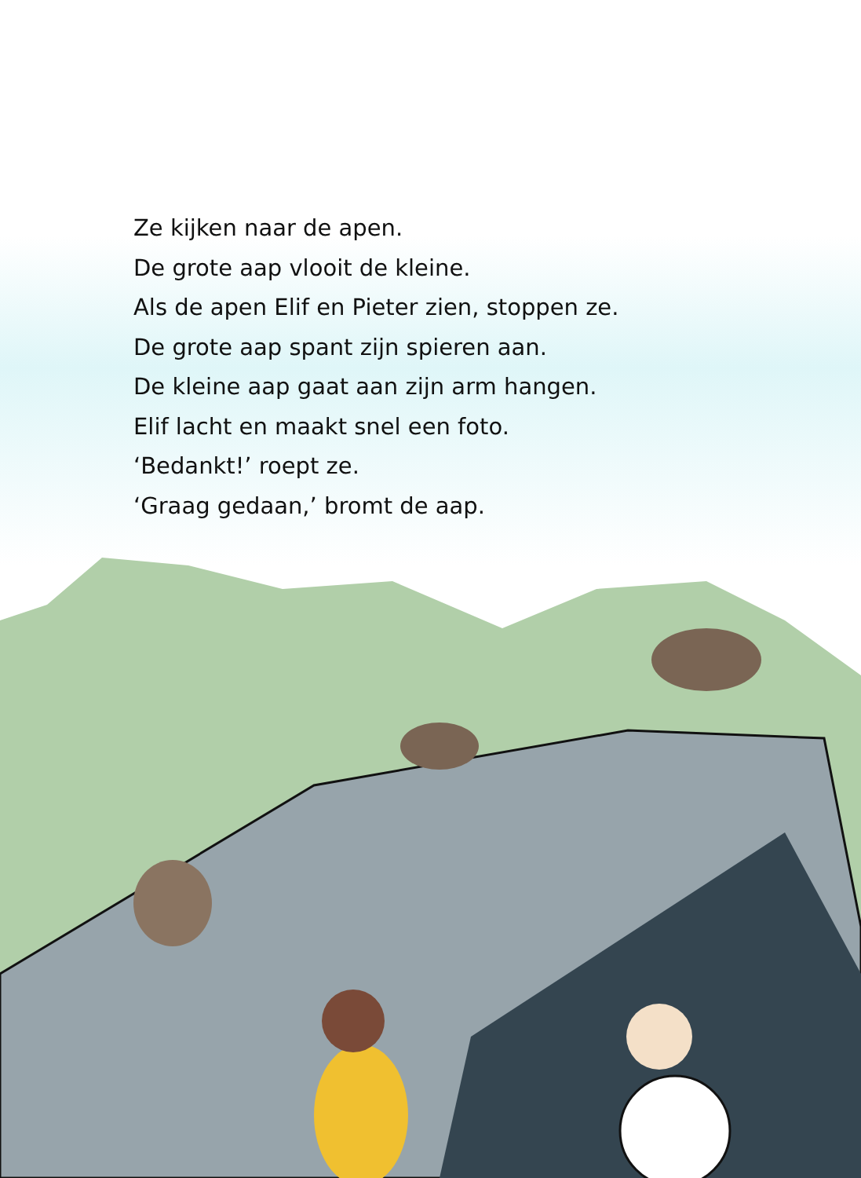Ze kijken naar de apen.
De grote aap vlooit de kleine.
Als de apen Elif en Pieter zien, stoppen ze.
De grote aap spant zijn spieren aan.
De kleine aap gaat aan zijn arm hangen.
Elif lacht en maakt snel een foto.
‘Bedankt!’ roept ze.
‘Graag gedaan,’ bromt de aap.